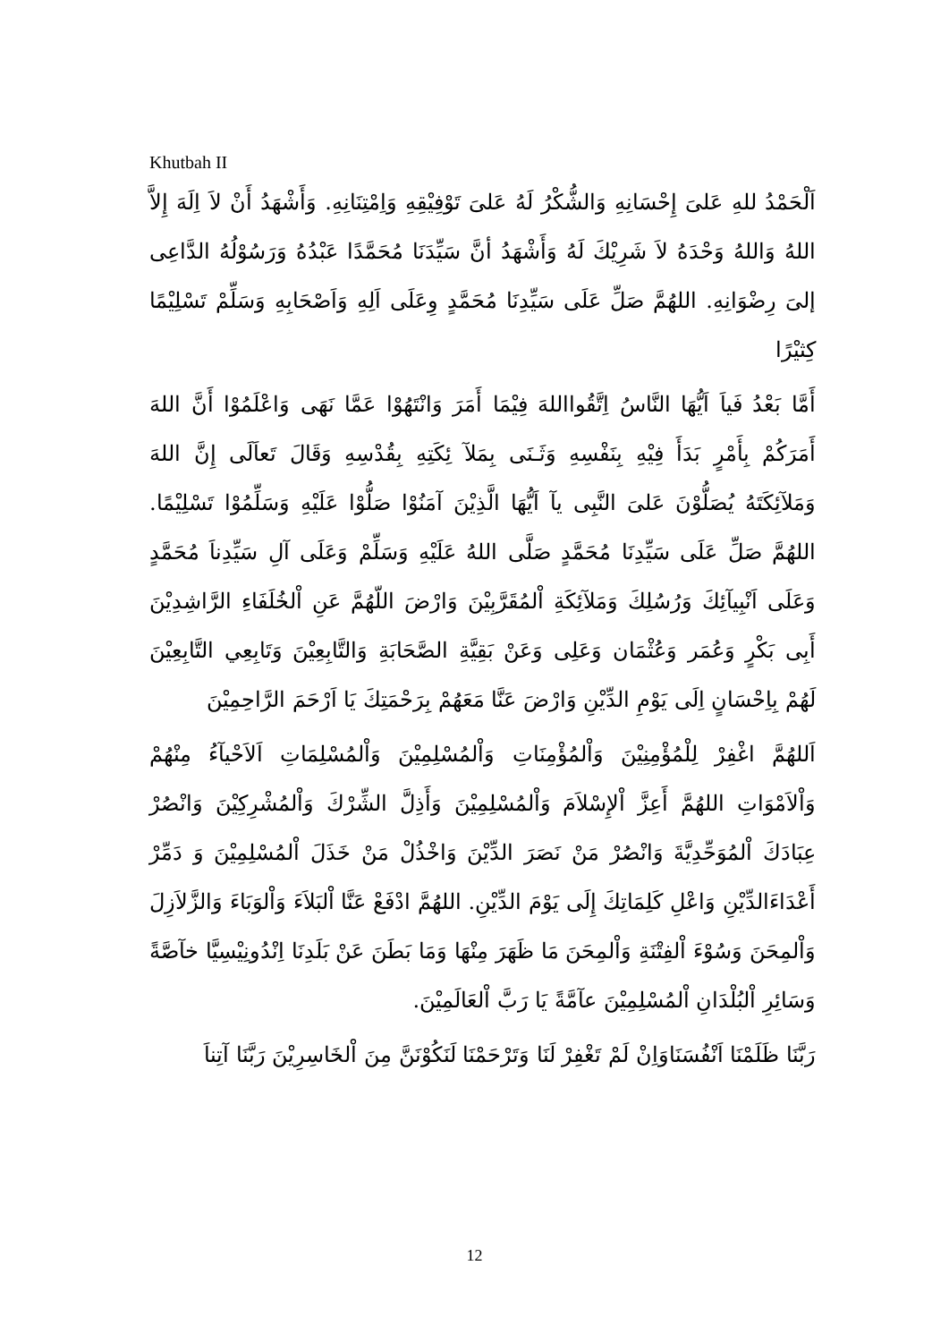Khutbah II
اَلْحَمْدُ للهِ عَلىَ إِحْسَانِهِ وَالشُّكْرُ لَهُ عَلىَ تَوْفِيْقِهِ وَاِمْتِنَانِهِ. وَأَشْهَدُ أَنْ لاَ اِلَهَ إِلاَّ اللهُ وَاللهُ وَحْدَهُ لاَ شَرِيْكَ لَهُ وَأَشْهَدُ أنَّ سَيِّدَنَا مُحَمَّدًا عَبْدُهُ وَرَسُوْلُهُ الدَّاعِى إلىَ رِضْوَانِهِ. اللهُمَّ صَلِّ عَلَى سَيِّدِنَا مُحَمَّدٍ وِعَلَى اَلِهِ وَاَصْحَابِهِ وَسَلِّمْ تَسْلِيْمًا كِثيْرًا
أَمَّا بَعْدُ فَياَ اَيُّهَا النَّاسُ اِتَّقُوااللهَ فِيْمَا أَمَرَ وَانْتَهُوْا عَمَّا نَهَى وَاعْلَمُوْا أَنَّ اللهَ أَمَرَكُمْ بِأَمْرٍ بَدَأَ فِيْهِ بِنَفْسِهِ وَثَـنَى بِمَلآ ئِكَتِهِ بِقُدْسِهِ وَقَالَ تَعاَلَى إِنَّ اللهَ وَمَلآئِكَتَهُ يُصَلُّوْنَ عَلىَ النَّبِى يآ اَيُّهَا الَّذِيْنَ آمَنُوْا صَلُّوْا عَلَيْهِ وَسَلِّمُوْا تَسْلِيْمًا. اللهُمَّ صَلِّ عَلَى سَيِّدِنَا مُحَمَّدٍ صَلَّى اللهُ عَلَيْهِ وَسَلِّمْ وَعَلَى آلِ سَيِّدِناَ مُحَمَّدٍ وَعَلَى اَنْبِيآئِكَ وَرُسُلِكَ وَمَلآئِكَةِ اْلمُقَرَّبِيْنَ وَارْضَ اللّهُمَّ عَنِ اْلخُلَفَاءِ الرَّاشِدِيْنَ أَبِى بَكْرٍ وَعُمَر وَعُثْمَان وَعَلِى وَعَنْ بَقِيَّةِ الصَّحَابَةِ وَالتَّابِعِيْنَ وَتَابِعِي التَّابِعِيْنَ لَهُمْ بِاِحْسَانٍ اِلَى يَوْمِ الدِّيْنِ وَارْضَ عَنَّا مَعَهُمْ بِرَحْمَتِكَ يَا اَرْحَمَ الرَّاحِمِيْنَ
اَللهُمَّ اغْفِرْ لِلْمُؤْمِنِيْنَ وَاْلمُؤْمِنَاتِ وَاْلمُسْلِمِيْنَ وَاْلمُسْلِمَاتِ اَلاَحْيآءُ مِنْهُمْ وَاْلاَمْوَاتِ اللهُمَّ أَعِزَّ اْلإِسْلاَمَ وَاْلمُسْلِمِيْنَ وَأَذِلَّ الشِّرْكَ وَاْلمُشْرِكِيْنَ وَانْصُرْ عِبَادَكَ اْلمُوَحِّدِيَّةَ وَانْصُرْ مَنْ نَصَرَ الدِّيْنَ وَاخْذُلْ مَنْ خَذَلَ اْلمُسْلِمِيْنَ وَ دَمِّرْ أَعْدَاءَالدِّيْنِ وَاعْلِ كَلِمَاتِكَ إِلَى يَوْمَ الدِّيْنِ. اللهُمَّ ادْفَعْ عَنَّا اْلبَلاَءَ وَاْلوَبَاءَ وَالزَّلاَزِلَ وَاْلمِحَنَ وَسُوْءَ اْلفِتْنَةِ وَاْلمِحَنَ مَا ظَهَرَ مِنْهَا وَمَا بَطَنَ عَنْ بَلَدِنَا اِنْدُونِيْسِيَّا خآصَّةً وَسَائِرِ اْلبُلْدَانِ اْلمُسْلِمِيْنَ عآمَّةً يَا رَبَّ اْلعَالَمِيْنَ.
رَبَّنَا ظَلَمْنَا اَنْفُسَنَاوَاِنْ لَمْ تَغْفِرْ لَنَا وَتَرْحَمْنَا لَنَكُوْنَنَّ مِنَ اْلخَاسِرِيْنَ رَبَّنَا آتِناَ
12